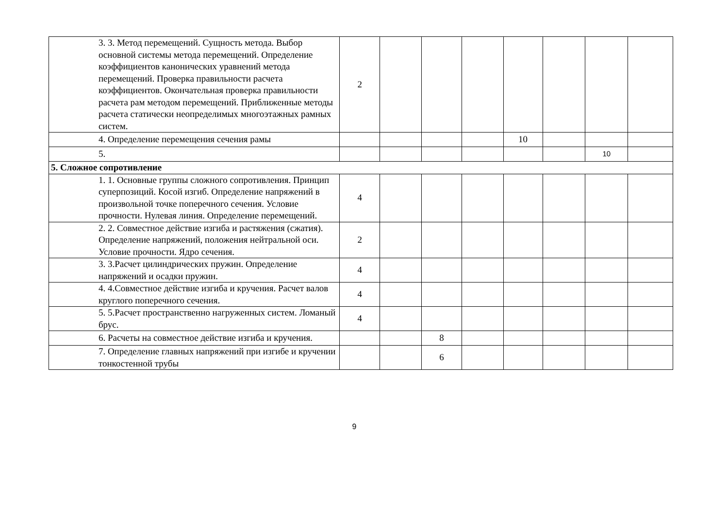| | 3. 3. Метод перемещений. Сущность метода. Выбор основной системы метода перемещений. Определение коэффициентов канонических уравнений метода перемещений. Проверка правильности расчета коэффициентов. Окончательная проверка правильности расчета рам методом перемещений. Приближенные методы расчета статически неопределимых многоэтажных рамных систем. | 2 | | | | | | | |
| | 4. Определение перемещения сечения рамы | | | | | 10 | | | |
| | 5. | | | | | | | 10 | |
| 5. Сложное сопротивление | | | | | | | | | |
| | 1. 1. Основные группы сложного сопротивления. Принцип суперпозиций. Косой изгиб. Определение напряжений в произвольной точке поперечного сечения. Условие прочности. Нулевая линия. Определение перемещений. | 4 | | | | | | | |
| | 2. 2. Совместное действие изгиба и растяжения (сжатия). Определение напряжений, положения нейтральной оси. Условие прочности. Ядро сечения. | 2 | | | | | | | |
| | 3. 3.Расчет цилиндрических пружин. Определение напряжений и осадки пружин. | 4 | | | | | | | |
| | 4. 4.Совместное действие изгиба и кручения. Расчет валов круглого поперечного сечения. | 4 | | | | | | | |
| | 5. 5.Расчет пространственно нагруженных систем. Ломаный брус. | 4 | | | | | | | |
| | 6. Расчеты на совместное действие изгиба и кручения. | | | 8 | | | | | |
| | 7. Определение главных напряжений при изгибе и кручении тонкостенной трубы | | | 6 | | | | | |
9